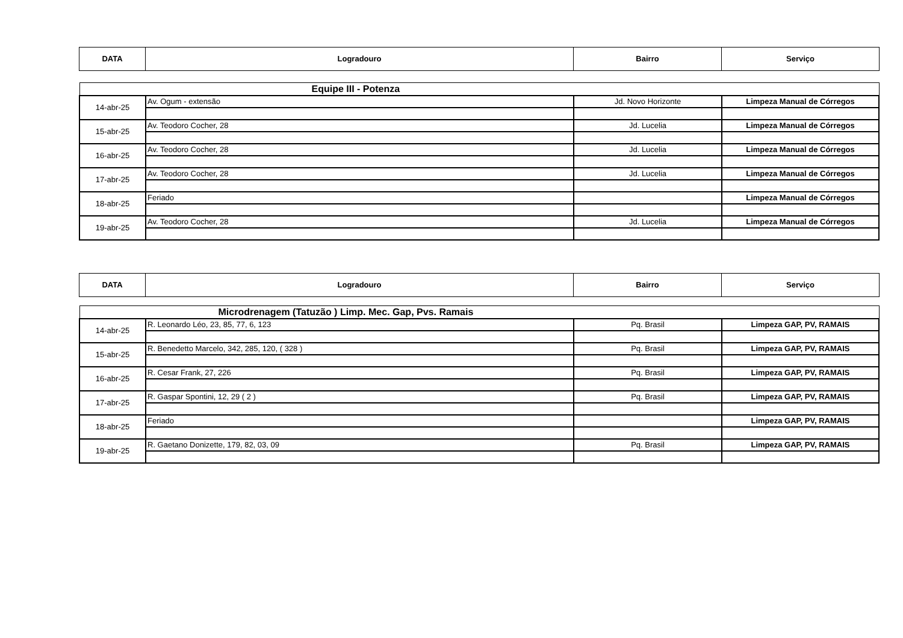| DATA | Logradouro | Bairro | Serviço |
| --- | --- | --- | --- |
| Equipe III - Potenza | | | |
| 14-abr-25 | Av. Ogum - extensão | Jd. Novo Horizonte | Limpeza Manual de Córregos |
| 15-abr-25 | Av. Teodoro Cocher, 28 | Jd. Lucelia | Limpeza Manual de Córregos |
| 16-abr-25 | Av. Teodoro Cocher, 28 | Jd. Lucelia | Limpeza Manual de Córregos |
| 17-abr-25 | Av. Teodoro Cocher, 28 | Jd. Lucelia | Limpeza Manual de Córregos |
| 18-abr-25 | Feriado | | Limpeza Manual de Córregos |
| 19-abr-25 | Av. Teodoro Cocher, 28 | Jd. Lucelia | Limpeza Manual de Córregos |
| DATA | Logradouro | Bairro | Serviço |
| --- | --- | --- | --- |
| Microdrenagem (Tatuzão ) Limp. Mec. Gap, Pvs. Ramais | | | |
| 14-abr-25 | R. Leonardo Léo, 23, 85, 77, 6, 123 | Pq. Brasil | Limpeza GAP, PV, RAMAIS |
| 15-abr-25 | R. Benedetto Marcelo, 342, 285, 120, ( 328 ) | Pq. Brasil | Limpeza GAP, PV, RAMAIS |
| 16-abr-25 | R. Cesar Frank, 27, 226 | Pq. Brasil | Limpeza GAP, PV, RAMAIS |
| 17-abr-25 | R. Gaspar Spontini, 12, 29 ( 2 ) | Pq. Brasil | Limpeza GAP, PV, RAMAIS |
| 18-abr-25 | Feriado | | Limpeza GAP, PV, RAMAIS |
| 19-abr-25 | R. Gaetano Donizette, 179, 82, 03, 09 | Pq. Brasil | Limpeza GAP, PV, RAMAIS |